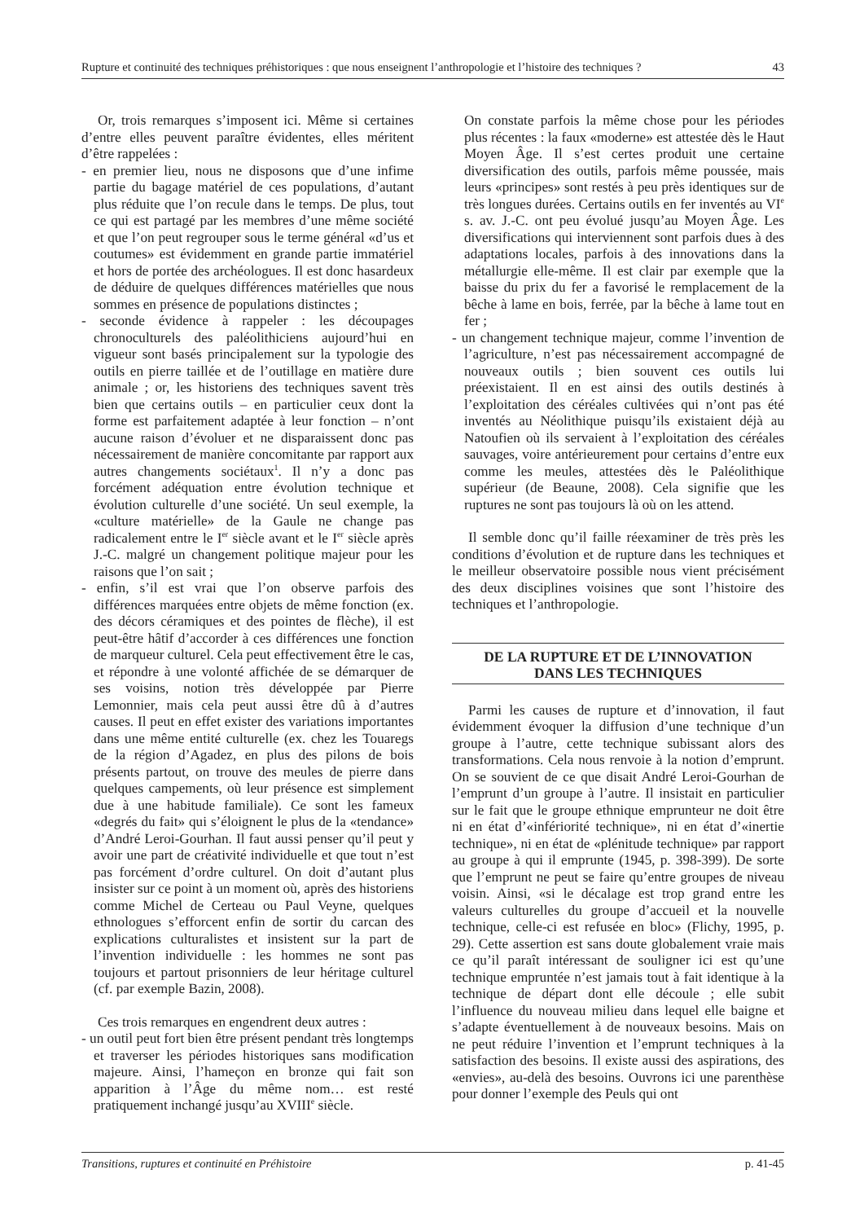Rupture et continuité des techniques préhistoriques : que nous enseignent l’anthropologie et l’histoire des techniques ? 43
Or, trois remarques s’imposent ici. Même si certaines d’entre elles peuvent paraître évidentes, elles méritent d’être rappelées :
- en premier lieu, nous ne disposons que d’une infime partie du bagage matériel de ces populations, d’autant plus réduite que l’on recule dans le temps. De plus, tout ce qui est partagé par les membres d’une même société et que l’on peut regrouper sous le terme général «d’us et coutumes» est évidemment en grande partie immatériel et hors de portée des archéologues. Il est donc hasardeux de déduire de quelques différences matérielles que nous sommes en présence de populations distinctes ;
- seconde évidence à rappeler : les découpages chronoculturels des paléolithiciens aujourd’hui en vigueur sont basés principalement sur la typologie des outils en pierre taillée et de l’outillage en matière dure animale ; or, les historiens des techniques savent très bien que certains outils – en particulier ceux dont la forme est parfaitement adaptée à leur fonction – n’ont aucune raison d’évoluer et ne disparaissent donc pas nécessairement de manière concomitante par rapport aux autres changements sociétaux<sup>1</sup>. Il n’y a donc pas forcément adéquation entre évolution technique et évolution culturelle d’une société. Un seul exemple, la «culture matérielle» de la Gaule ne change pas radicalement entre le I<sup>er</sup> siècle avant et le I<sup>er</sup> siècle après J.-C. malgré un changement politique majeur pour les raisons que l’on sait ;
- enfin, s’il est vrai que l’on observe parfois des différences marquées entre objets de même fonction (ex. des décors céramiques et des pointes de flèche), il est peut-être hâtif d’accorder à ces différences une fonction de marqueur culturel. Cela peut effectivement être le cas, et répondre à une volonté affichée de se démarquer de ses voisins, notion très développée par Pierre Lemonnier, mais cela peut aussi être dû à d’autres causes. Il peut en effet exister des variations importantes dans une même entité culturelle (ex. chez les Touaregs de la région d’Agadez, en plus des pilons de bois présents partout, on trouve des meules de pierre dans quelques campements, où leur présence est simplement due à une habitude familiale). Ce sont les fameux «degrés du fait» qui s’éloignent le plus de la «tendance» d’André Leroi-Gourhan. Il faut aussi penser qu’il peut y avoir une part de créativité individuelle et que tout n’est pas forcément d’ordre culturel. On doit d’autant plus insister sur ce point à un moment où, après des historiens comme Michel de Certeau ou Paul Veyne, quelques ethnologues s’efforcent enfin de sortir du carcan des explications culturalistes et insistent sur la part de l’invention individuelle : les hommes ne sont pas toujours et partout prisonniers de leur héritage culturel (cf. par exemple Bazin, 2008).
Ces trois remarques en engendrent deux autres :
- un outil peut fort bien être présent pendant très longtemps et traverser les périodes historiques sans modification majeure. Ainsi, l’hameçon en bronze qui fait son apparition à l’Âge du même nom… est resté pratiquement inchangé jusqu’au XVIII<sup>e</sup> siècle.
On constate parfois la même chose pour les périodes plus récentes : la faux «moderne» est attestée dès le Haut Moyen Âge. Il s’est certes produit une certaine diversification des outils, parfois même poussée, mais leurs «principes» sont restés à peu près identiques sur de très longues durées. Certains outils en fer inventés au VI<sup>e</sup> s. av. J.-C. ont peu évolué jusqu’au Moyen Âge. Les diversifications qui interviennent sont parfois dues à des adaptations locales, parfois à des innovations dans la métallurgie elle-même. Il est clair par exemple que la baisse du prix du fer a favorisé le remplacement de la bêche à lame en bois, ferrée, par la bêche à lame tout en fer ;
- un changement technique majeur, comme l’invention de l’agriculture, n’est pas nécessairement accompagné de nouveaux outils ; bien souvent ces outils lui préexistaient. Il en est ainsi des outils destinés à l’exploitation des céréales cultivées qui n’ont pas été inventés au Néolithique puisqu’ils existaient déjà au Natoufien où ils servaient à l’exploitation des céréales sauvages, voire antérieurement pour certains d’entre eux comme les meules, attestées dès le Paléolithique supérieur (de Beaune, 2008). Cela signifie que les ruptures ne sont pas toujours là où on les attend.
Il semble donc qu’il faille réexaminer de très près les conditions d’évolution et de rupture dans les techniques et le meilleur observatoire possible nous vient précisément des deux disciplines voisines que sont l’histoire des techniques et l’anthropologie.
DE LA RUPTURE ET DE L’INNOVATION
DANS LES TECHNIQUES
Parmi les causes de rupture et d’innovation, il faut évidemment évoquer la diffusion d’une technique d’un groupe à l’autre, cette technique subissant alors des transformations. Cela nous renvoie à la notion d’emprunt. On se souvient de ce que disait André Leroi-Gourhan de l’emprunt d’un groupe à l’autre. Il insistait en particulier sur le fait que le groupe ethnique emprunteur ne doit être ni en état d’«infériorité technique», ni en état d’«inertie technique», ni en état de «plénitude technique» par rapport au groupe à qui il emprunte (1945, p. 398-399). De sorte que l’emprunt ne peut se faire qu’entre groupes de niveau voisin. Ainsi, «si le décalage est trop grand entre les valeurs culturelles du groupe d’accueil et la nouvelle technique, celle-ci est refusée en bloc» (Flichy, 1995, p. 29). Cette assertion est sans doute globalement vraie mais ce qu’il paraît intéressant de souligner ici est qu’une technique empruntée n’est jamais tout à fait identique à la technique de départ dont elle découle ; elle subit l’influence du nouveau milieu dans lequel elle baigne et s’adapte éventuellement à de nouveaux besoins. Mais on ne peut réduire l’invention et l’emprunt techniques à la satisfaction des besoins. Il existe aussi des aspirations, des «envies», au-delà des besoins. Ouvrons ici une parenthèse pour donner l’exemple des Peuls qui ont
Transitions, ruptures et continuité en Préhistoire p. 41-45